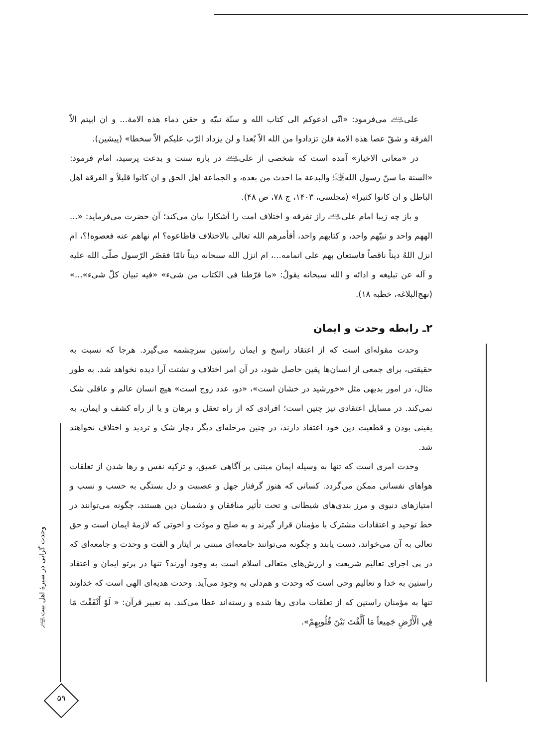علی﵇ می‌فرمود: «انّی ادعوکم الی کتاب الله و سنّة نبیّه و حقن دماء هذه الامة... و ان ابیتم الاّ الفرقة و شقّ عصا هذه الامة فلن تزدادوا من الله الاّ بُعدا و لن یزداد الرّب علیکم الاّ سخطا» (پیشین).
در «معانی الاخبار» آمده است که شخصی از علی﵇ در باره سنت و بدعت پرسید، امام فرمود: «السنة ما سنّ رسول الله﵌ والبدعة ما احدث من بعده، و الجماعة اهل الحق و ان کانوا قلیلاً و الفرقة اهل الباطل و ان کانوا کثیرا» (مجلسی، ۱۴۰۳، ج ۷۸، ص ۴۸).
و باز چه زیبا امام علی﵇ راز تفرقه و اختلاف امت را آشکارا بیان می‌کند؛ آن حضرت می‌فرماید: «... الههم واحد و نبیّهم واحد، و کتابهم واحد، أفأمرهم الله تعالی بالاختلاف فاطاعوه؟ ام نهاهم عنه فعصوه!؟، ام انزل اللهُ دیناً ناقصاً فاستعان بهم علی اتمامه...، ام انزل الله سبحانه دیناً تامّا فقصّر الرّسول صلّی الله علیه و آله عن تبلیغه و ادائه و الله سبحانه یقولُ: «ما فرّطنا فی الکتاب من شیء» «فیه تبیان کلّ شیء»...» (نهج‌البلاغه، خطبه ۱۸).
۲ـ رابطه وحدت و ایمان
وحدت مقوله‌ای است که از اعتقاد راسخ و ایمان راستین سرچشمه می‌گیرد. هرجا که نسبت به حقیقتی، برای جمعی از انسان‌ها یقین حاصل شود، در آن امر اختلاف و تشتت آرا دیده نخواهد شد. به طور مثال، در امور بدیهی مثل «خورشید در خشان است»، «دو، عدد زوج است» هیچ انسان عالم و عاقلی شک نمی‌کند. در مسایل اعتقادی نیز چنین است؛ افرادی که از راه تعقل و برهان و یا از راه کشف و ایمان، به یقینی بودن و قطعیت دین خود اعتقاد دارند، در چنین مرحله‌ای دیگر دچار شک و تردید و اختلاف نخواهند شد.
وحدت امری است که تنها به وسیله ایمان مبتنی بر آگاهی عمیق، و تزکیه نفس و رها شدن از تعلقات هواهای نفسانی ممکن می‌گردد. کسانی که هنوز گرفتار جهل و عصبیت و دل بستگی به حسب و نسب و امتیازهای دنیوی و مرز بندی‌های شیطانی و تحت تأثیر منافقان و دشمنان دین هستند، چگونه می‌توانند در خط توحید و اعتقادات مشترک با مؤمنان قرار گیرند و به صلح و مودّت و اخوتی که لازمهٔ ایمان است و حق تعالی به آن می‌خواند، دست یابند و چگونه می‌توانند جامعه‌ای مبتنی بر ایثار و الفت و وحدت و جامعه‌ای که در پی اجرای تعالیم شریعت و ارزش‌های متعالی اسلام است به وجود آورند؟ تنها در پرتو ایمان و اعتقاد راستین به خدا و تعالیم وحی است که وحدت و هم‌دلی به وجود می‌آید. وحدت هدیه‌ای الهی است که خداوند تنها به مؤمنان راستین که از تعلقات مادی رها شده و رسته‌اند عطا می‌کند. به تعبیر قرآن: « لَوْ أَنْفَقْتَ مَا فِي الْأَرْضِ جَمِيعاً مَا أَلَّفْتَ بَيْنَ قُلُوبِهِمْ».
وحدت گرایی در سیرهٔ اهل بیت﵈
۵۹